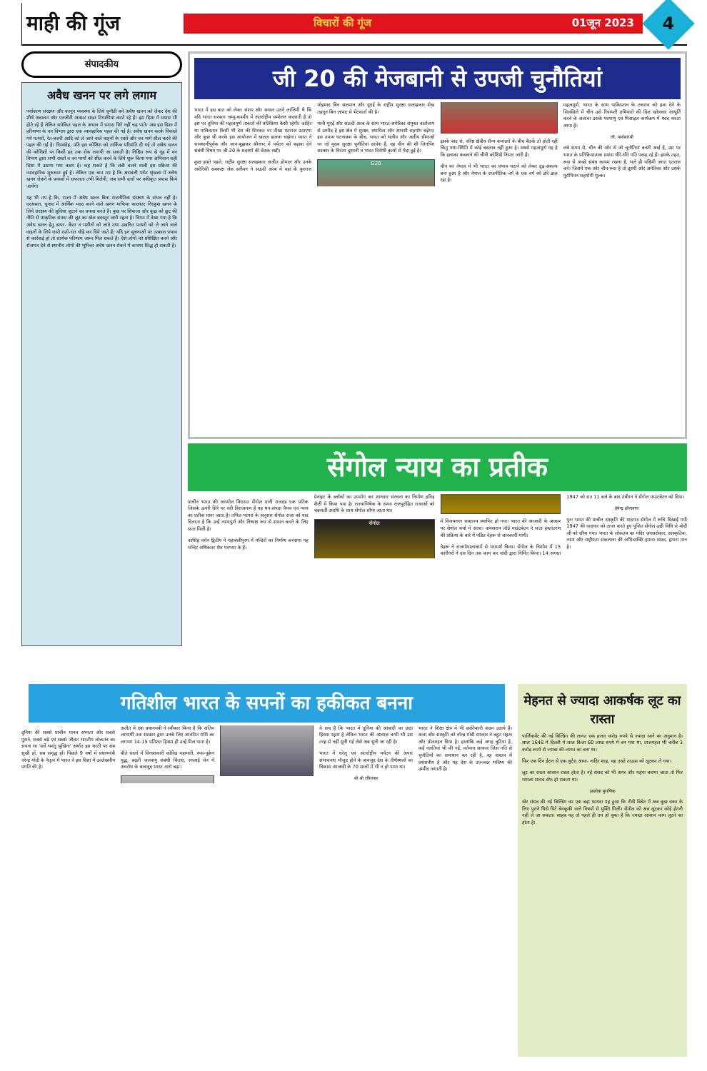माही की गूंज
विचारों की गूंज 01जून 2023
4
संपादकीय
अवैध खनन पर लगे लगाम
पर्यावरण संरक्षण और कानून व्यवस्था के लिये चुनौती बने अवैध खनन को लेकर देश की शीर्ष अदालत और एनजीटी अवसर सख्त टिप्पणियां करते रहे हैं। इस दिशा में प्रयास भी होते रहे हैं लेकिन समेकित पहल के अभाव में प्रयास सिरे नहीं चढ़ पाते। अब इस दिशा में हरियाणा के वन विभाग द्वारा एक व्यावहारिक पहल की गई है। अवैध खनन करके निकाले गये पत्थरों, रेत-बजरी आदि को ले जाने वाले वाहनों के रास्ते और वन मार्ग सील करने की पहल की गई है। निस्संदेह, यदि इस कोशिश को तार्किक परिणति दी गई तो अवैध खनन की कोशिशों पर किसी हद तक रोक लगायी जा सकती है। निश्चित रूप से नूंह में वन विभाग द्वारा सभी रास्तों व वन मार्गों को सील करने के लिये शुरू किया गया अभियान सही दिशा में उठाया गया कदम है। कह सकते हैं कि लंबी चलने वाली इस प्रक्रिया की व्यावहारिक शुरुआत हुई है। लेकिन एक बात तय है कि अरावली पर्वत श्रृंखला में अवैध खनन रोकने के प्रयासों में सफलता तभी मिलेगी, जब सभी स्तरों पर एकीकृत प्रयास किये जायेंगे।
यह भी तय है कि, राज्य में अवैध खनन बिना राजनीतिक संरक्षण के संभव नहीं है। दरअसल, चुनाव में आर्थिक मदद करने वाले खनन माफिया कालांतर निरंकुश खनन के लिये संरक्षण की सुविधा जुटाने का प्रयास करते हैं। कुछ पर शिकंजा और कुछ को छूट की नीति से प्राकृतिक संपदा की लूट का खेल बदस्तूर जारी रहता है। विगत में देखा गया है कि अवैध खनन हेतु डम्पर- कैंटर व मशीनों को लाने तथा उखनित पत्थरों को ले जाने वाले वाहनों के लिये रास्ते रातों-रात चौड़े कर दिये जाते हैं। यदि इन सूचनाओं पर तत्काल प्रभाव से कार्रवाई हो तो सार्थक परिणाम जरूर मिल सकते हैं। ऐसे लोगों को प्रशिक्षित करने और रोजगार देने से स्थानीय लोगों की भूमिका अवैध खनन रोकने में कारगर सिद्ध हो सकती है।
जी 20 की मेजबानी से उपजी चुनौतियां
भारत में इस बात को लेकर संशय और सवाल उठने लाजिमी थे कि यदि भारत सरकार जम्मू-कश्मीर में अंतर्राष्ट्रीय सम्मेलन करवाती है तो इस पर दुनिया की महत्वपूर्ण ताकतों की प्रतिक्रिया कैसी रहेगी। जाहिर था पाकिस्तान किसी भी देश की शिरकत पर तीखा एतराज उठाएगा और कुछ भी करके इस आयोजन में खलल डालना चाहेगा। भारत ने सावधानीपूर्वक और जान-बूझकर श्रीनगर में पर्यटन को बढ़ावा देने संबंधी विषय पर जी-20 के सदस्यों की बैठक रखी।
कुछ हफ्ते पहले, राष्ट्रीय सुरक्षा सलाहकार अजीत डोभाल और उनके अमेरिकी समकक्ष जेक स्लीवन ने सऊदी अरब में वहां के युवराज मोहम्मद बिन सलमान और यूएई के राष्ट्रीय सुरक्षा सलाहकार शेख तहनून बिन ज़ायद से भेंटवार्ता की है।
यानी यूएई और सऊदी अरब के साथ भारत-अमेरिका संयुक्त वार्तालाप से उम्मीद है इस क्षेत्र में सुरक्षा, स्थायित्व और आपसी सहयोग बढ़ेगा। इस तमाम घटनाक्रम के बीच, भारत को थलीय और जलीय सीमाओं पर जो मुख्य सुरक्षा चुनौतियां दरपेश हैं, वह चीन की शी जिनपिंग सरकार के निरंतर दुश्मनी व भारत विरोधी कृत्यों से पैदा हुई है।
G20
इसके बाद से, वरिष्ठ क्षेत्रीय सैन्य कमांडरों के बीच बैठकें तो होती रहीं किंतु यथा-स्थिति में कोई बदलाव नहीं हुआ है। सबसे महत्वपूर्ण यह है कि इलाका कब्जाने की चीनी कोशिशें निरंतर जारी हैं।
चीन का नेपाल में भी भारत का प्रभाव घटाने को लेकर दृढ़-संकल्प बना हुआ है और नेपाल के राजनीतिक वर्ग के एक वर्ग को डोरे डाल रहा है।
महत्वपूर्ण, भारत के साथ पाकिस्तान के टकराव को हवा देने के सिलसिले में चीन उसे रिवायती हथियारों की दिल खोलकर आपूर्ति करने के अलावा उसके परमाणु एवं मिसाइल कार्यक्रम में मदद करता आया है।
जी. पार्थसारथी
लंबे समय से, चीन की ओर से जो चुनौतियां बनती आई हैं, उस पर भारत के प्रतिक्रियात्मक प्रयास धीरे-धीरे गति पकड़ रहे हैं। इसके तहत, रूस से अच्छे संबंध कायम रखना है, भले ही पश्चिमी जगत एतराज करे। जिसमें एक ओर चीन-रूस है तो दूसरी ओर अमेरिका और उसके यूरोपियन सहयोगी मुल्क।
सेंगोल न्याय का प्रतीक
प्राचीन भारत की अनमोल विरासत सेंगोल यानी राजदंड एक प्रतिक जिसके ऊपरी सिरे पर नंदी विराजमान हैं यह धन-संपदा वैभव एवं न्याय का प्रतीक माना जाता है। तमिल परंपरा के अनुसार सेंगोल राजा को याद दिलाता है कि उन्हें न्यायपूर्ण और निष्पक्ष रूप से शासन करने के लिए सत्ता मिली है।
नरसिंह वर्मन द्वितीय ने महाबलीपुरम में मन्दिरों का निर्माण करवाया यह मन्दिर अधिकतर शैव परम्परा के हैं।
ग्रेनाइट के ब्लॉकों का उपयोग कर शानदार संरचना का निर्माण द्रविड़ शैली में किया गया है। राज्याभिषेक के समय राजपुरोहित राजाओं को चक्रवर्ती उपाधि के साथ सेंगोल सौंपा जाता था।
सेंगोल
में विजयनगर साम्राज्य स्थापित हो गया। भारत की आजादी के अवसर पर सेंगोल चर्चा में आया। वायसराय लॉर्ड माउंटबेटन ने सत्ता हस्तांतरण की प्रक्रिया के बारे में पंडित नेहरू से जानकारी मांगी।
नेहरू ने राजगोपालाचार्य से परामर्श किया। सेंगोल के निर्माण में 15 कारीगरों ने दस दिन तक काम कर चांदी द्वारा निर्मित किया। 14 अगस्त 1947 को रात 11 बजे के बाद तंबीरन ने सेंगोल माउंटबेटन को दिया।
हेमेन्द्र क्षीरसागर
पुनः भारत की प्राचीन संस्कृति की यादगार सेंगोल में रूचि दिखाई गयी 1947 की यादगार को ताजा करते हुए पूजित सेंगोल उसी विधि से मोदी जी को सौंपा गया। भारत के लोकतंत्र का मंदिर जनसरोकार, सांस्कृतिक, न्याय और राष्ट्रीयता संकल्पना की अभिव्यक्ति हमारा संसद, हमारा मान है।
गतिशील भारत के सपनों का हकीकत बनना
दुनिया की सबसे प्राचीन मानव सभ्यता और सबसे पुराने, सबसे बड़े एवं सबसे जीवंत भारतीय लोकतंत्र का सपना था 'सर्वे भवंतु सुखिनः' अर्थात इस धरती पर सब सुखी हों, सब समृद्ध हों। पिछले 9 वर्षों में प्रधानमंत्री नरेन्द्र मोदी के नेतृत्व में भारत ने इस दिशा में उल्लेखनीय प्रगति की है।
अतीत में एक प्रधानमंत्री ने स्वीकार किया है कि अंतिम लाभार्थी तक सरकार द्वारा उनके लिए आवंटित राशि का लगभग 14-15 प्रतिशत हिस्सा ही उन्हें मिल पाता है।
बीते सालों में विनाशकारी कोविड महामारी, रूस-यूक्रेन युद्ध, बढ़ती जलवायु संबंधी चिंताएं, सप्लाई चेन में अवरोध के बावजूद भारत आगे बढ़ा।
ये सच है कि भारत में दुनिया की आबादी का छठा हिस्सा रहता है लेकिन भारत की आवाज़ कभी भी उस तरह से नहीं सुनी गई जैसे अब सुनी जा रही है।
भारत में घरेलू एवं अंतर्राष्ट्रीय पर्यटन की अपार संभावनाएं मौजूद होने के बावजूद देश के तीर्थस्थलों का विकास आजादी के 70 सालों में भी न हो पाया था।
श्री श्री रविशंकर
भारत ने शिक्षा क्षेत्र में भी क्रांतिकारी कदम उठाये हैं। कला और संस्कृति को नरेन्द्र मोदी सरकार ने बहुत महत्व और प्रोत्साहन दिया है। हालांकि कई जगह त्रुटियां हैं, कई गलतियां भी की गई, वर्तमान सरकार जिस गति से चुनौतियों का समाधान कर रही है, वह वास्तव में प्रशंसनीय है और यह देश के उज्ज्वल भविष्य की उम्मीद जगाती है।
मेहनत से ज्यादा आकर्षक लूट का रास्ता
पार्लियामेंट की नई बिल्डिंग की लागत एक हजार करोड़ रुपये से ज्यादा आने का अनुमान है। साल 1648 में दिल्ली में लाल किला 60 लाख रुपये में बन गया था, ताजमहल भी करीब 3 करोड़ रुपये से ज्यादा की लागत का बना था।
फिर एक दिन ईरान से एक लुटेरा आया- नादिर शाह, वह तख्ते ताऊस को लूटकर ले गया।
लूट का रास्ता आसान रास्ता होता है। नई संसद को भी अगर और महंगा बनाया जाता तो फिर मामला शायद सेफ हो सकता था।
आलोक पुराणिक
खैर संसद की नई बिल्डिंग का एक बड़ा फायदा यह हुआ कि टीवी डिबेट में अब कुछ वक्त के लिए पुराने घिसे पिटे बेवकूफी वाले विषयों से मुक्ति मिली। सेंगोल को अब लूटकर कोई ईरानी नहीं ले जा सकता। साहब यह तो पहले ही तय हो चुका है कि ज्यादा आसान काम लूटने का होता है।